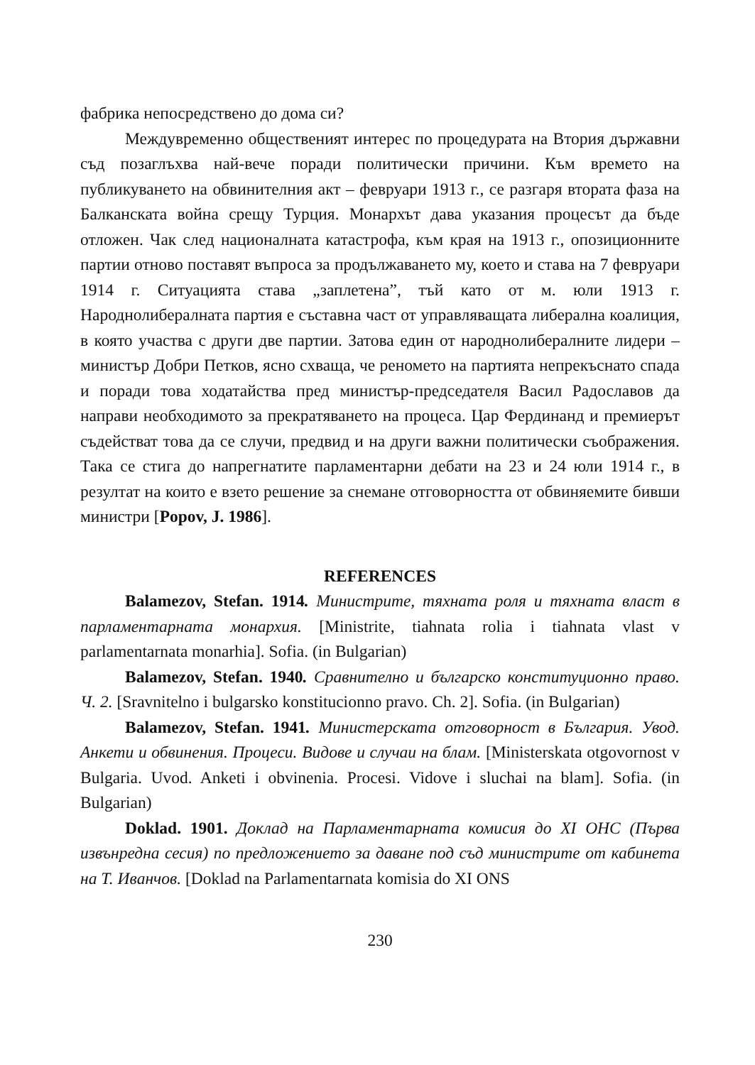фабрика непосредствено до дома си?
Междувременно общественият интерес по процедурата на Втория държавни съд позаглъхва най-вече поради политически причини. Към времето на публикуването на обвинителния акт – февруари 1913 г., се разгаря втората фаза на Балканската война срещу Турция. Монархът дава указания процесът да бъде отложен. Чак след националната катастрофа, към края на 1913 г., опозиционните партии отново поставят въпроса за продължаването му, което и става на 7 февруари 1914 г. Ситуацията става „заплетена”, тъй като от м. юли 1913 г. Народнолибералната партия е съставна част от управляващата либерална коалиция, в която участва с други две партии. Затова един от народнолибералните лидери – министър Добри Петков, ясно схваща, че реномето на партията непрекъснато спада и поради това ходатайства пред министър-председателя Васил Радославов да направи необходимото за прекратяването на процеса. Цар Фердинанд и премиерът съдействат това да се случи, предвид и на други важни политически съображения. Така се стига до напрегнатите парламентарни дебати на 23 и 24 юли 1914 г., в резултат на които е взето решение за снемане отговорността от обвиняемите бивши министри [Popov, J. 1986].
REFERENCES
Balamezov, Stefan. 1914. Министрите, тяхната роля и тяхната власт в парламентарната монархия. [Ministrite, tiahnata rolia i tiahnata vlast v parlamentarnata monarhia]. Sofia. (in Bulgarian)
Balamezov, Stefan. 1940. Сравнително и българско конституционно право. Ч. 2. [Sravnitelno i bulgarsko konstitucionno pravo. Ch. 2]. Sofia. (in Bulgarian)
Balamezov, Stefan. 1941. Министерската отговорност в България. Увод. Анкети и обвинения. Процеси. Видове и случаи на блам. [Ministerskata otgovornost v Bulgaria. Uvod. Anketi i obvinenia. Procesi. Vidove i sluchai na blam]. Sofia. (in Bulgarian)
Doklad. 1901. Доклад на Парламентарната комисия до XI ОНС (Първа извънредна сесия) по предложението за даване под съд министрите от кабинета на Т. Иванчов. [Doklad na Parlamentarnata komisia do XI ONS
230